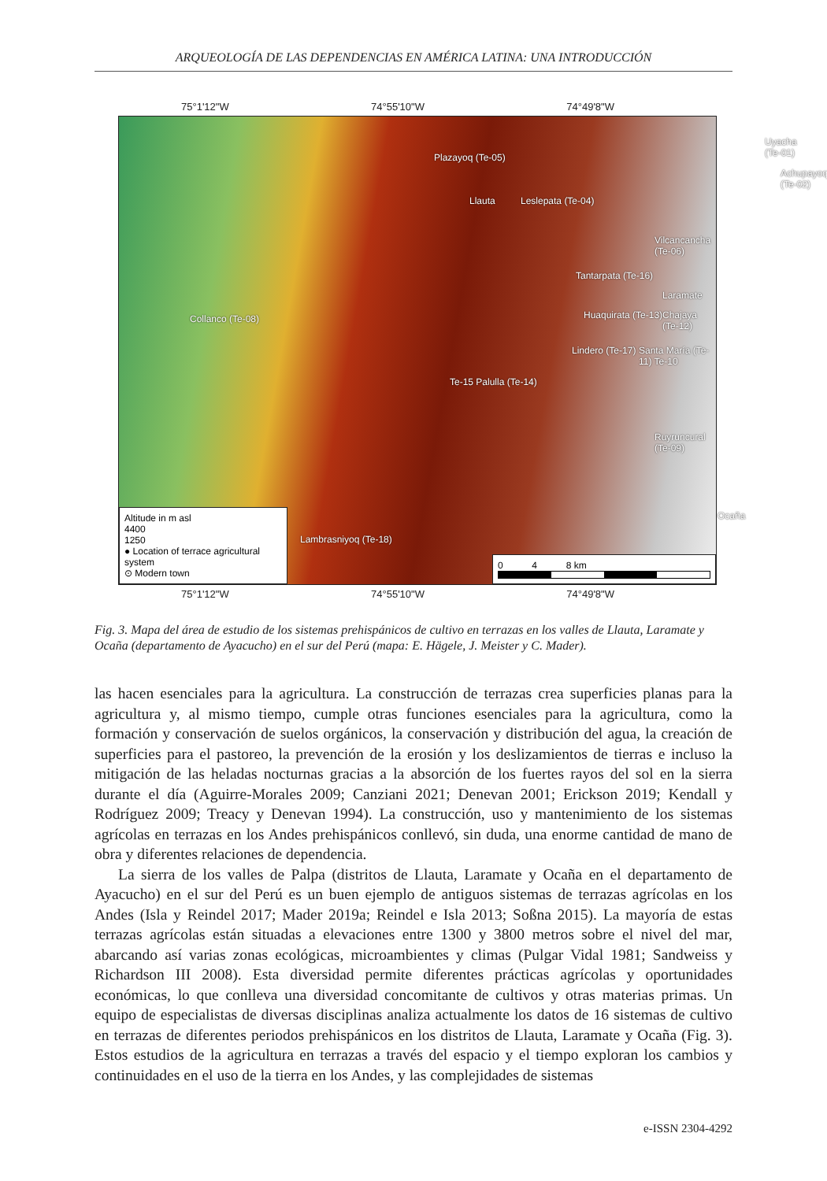ARQUEOLOGÍA DE LAS DEPENDENCIAS EN AMÉRICA LATINA: UNA INTRODUCCIÓN
75°1'12"W 74°55'10"W 74°49'8"W
Plazayoq (Te-05)
Llauta Leslepata (Te-04)
Uyacha (Te-01)
Achupayoq (Te-02)
Vilcancancha (Te-06)
Tantarpata (Te-16)
Laramate
Collanco (Te-08) Huaquirata (Te-13) Chajaya (Te-12)
Lindero (Te-17) Santa María (Te-11) Te-10
Te-15 Palulla (Te-14)
Ruyruncural (Te-09)
Ocaña
Lambrasniyoq (Te-18)
Altitude in m asl
4400
1250
● Location of terrace agricultural system
⊙ Modern town
0 4 8 km
75°1'12"W 74°55'10"W 74°49'8"W
Fig. 3. Mapa del área de estudio de los sistemas prehispánicos de cultivo en terrazas en los valles de Llauta, Laramate y Ocaña (departamento de Ayacucho) en el sur del Perú (mapa: E. Hägele, J. Meister y C. Mader).
las hacen esenciales para la agricultura. La construcción de terrazas crea superficies planas para la agricultura y, al mismo tiempo, cumple otras funciones esenciales para la agricultura, como la formación y conservación de suelos orgánicos, la conservación y distribución del agua, la creación de superficies para el pastoreo, la prevención de la erosión y los deslizamientos de tierras e incluso la mitigación de las heladas nocturnas gracias a la absorción de los fuertes rayos del sol en la sierra durante el día (Aguirre-Morales 2009; Canziani 2021; Denevan 2001; Erickson 2019; Kendall y Rodríguez 2009; Treacy y Denevan 1994). La construcción, uso y mantenimiento de los sistemas agrícolas en terrazas en los Andes prehispánicos conllevó, sin duda, una enorme cantidad de mano de obra y diferentes relaciones de dependencia.
La sierra de los valles de Palpa (distritos de Llauta, Laramate y Ocaña en el departamento de Ayacucho) en el sur del Perú es un buen ejemplo de antiguos sistemas de terrazas agrícolas en los Andes (Isla y Reindel 2017; Mader 2019a; Reindel e Isla 2013; Soßna 2015). La mayoría de estas terrazas agrícolas están situadas a elevaciones entre 1300 y 3800 metros sobre el nivel del mar, abarcando así varias zonas ecológicas, microambientes y climas (Pulgar Vidal 1981; Sandweiss y Richardson III 2008). Esta diversidad permite diferentes prácticas agrícolas y oportunidades económicas, lo que conlleva una diversidad concomitante de cultivos y otras materias primas. Un equipo de especialistas de diversas disciplinas analiza actualmente los datos de 16 sistemas de cultivo en terrazas de diferentes periodos prehispánicos en los distritos de Llauta, Laramate y Ocaña (Fig. 3). Estos estudios de la agricultura en terrazas a través del espacio y el tiempo exploran los cambios y continuidades en el uso de la tierra en los Andes, y las complejidades de sistemas
e-ISSN 2304-4292